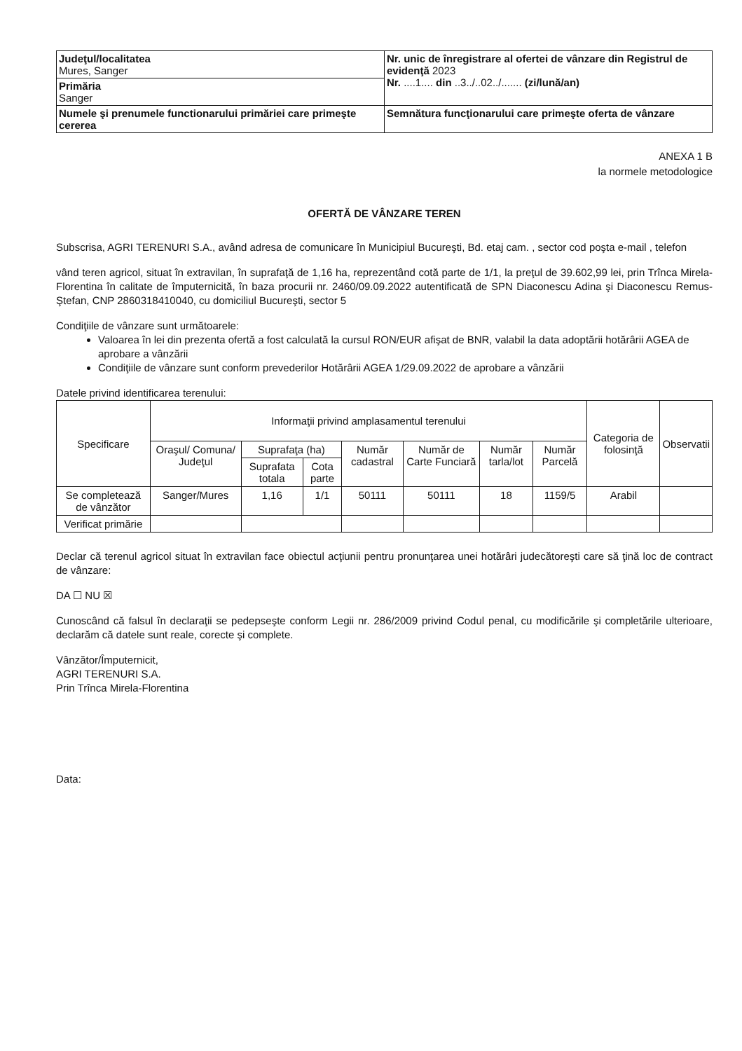| Judeţul/localitatea Mures, Sanger | Nr. unic de înregistrare al ofertei de vânzare din Registrul de evidenţă 2023 Nr. ....1.... din ..3../..02../....... (zi/lună/an) |
| Primăria Sanger | |
| Numele şi prenumele functionarului primăriei care primeşte cererea | Semnătura funcţionarului care primeşte oferta de vânzare |
ANEXA 1 B
la normele metodologice
OFERTĂ DE VÂNZARE TEREN
Subscrisa, AGRI TERENURI S.A., având adresa de comunicare în Municipiul Bucureşti, Bd. etaj cam. , sector cod poşta e-mail , telefon
vând teren agricol, situat în extravilan, în suprafaţă de 1,16 ha, reprezentând cotă parte de 1/1, la preţul de 39.602,99 lei, prin Trînca Mirela-Florentina în calitate de împuternicită, în baza procurii nr. 2460/09.09.2022 autentificată de SPN Diaconescu Adina şi Diaconescu Remus-Ştefan, CNP 2860318410040, cu domiciliul Bucureşti, sector 5
Condiţiile de vânzare sunt următoarele:
Valoarea în lei din prezenta ofertă a fost calculată la cursul RON/EUR afişat de BNR, valabil la data adoptării hotărârii AGEA de aprobare a vânzării
Condiţiile de vânzare sunt conform prevederilor Hotărârii AGEA 1/29.09.2022 de aprobare a vânzării
Datele privind identificarea terenului:
| Specificare | Informaţii privind amplasamentul terenului | | | | | | | Categoria de folosinţă | Observatii |
| --- | --- | --- | --- | --- | --- | --- | --- | --- | --- |
| | Oraşul/ Comuna/ Judeţul | Suprafaţa (ha) | | Număr cadastral | Număr de Carte Funciară | Număr tarla/lot | Număr Parcelă | | |
| | | Suprafata totala | Cota parte | | | | | | |
| Se completează de vânzător | Sanger/Mures | 1,16 | 1/1 | 50111 | 50111 | 18 | 1159/5 | Arabil | |
| Verificat primărie | | | | | | | | | |
Declar că terenul agricol situat în extravilan face obiectul acţiunii pentru pronunţarea unei hotărâri judecătoreşti care să ţină loc de contract de vânzare:
DA ☐ NU ☒
Cunoscând că falsul în declaraţii se pedepseşte conform Legii nr. 286/2009 privind Codul penal, cu modificările şi completările ulterioare, declarăm că datele sunt reale, corecte şi complete.
Vânzător/Împuternicit,
AGRI TERENURI S.A.
Prin Trînca Mirela-Florentina
Data: